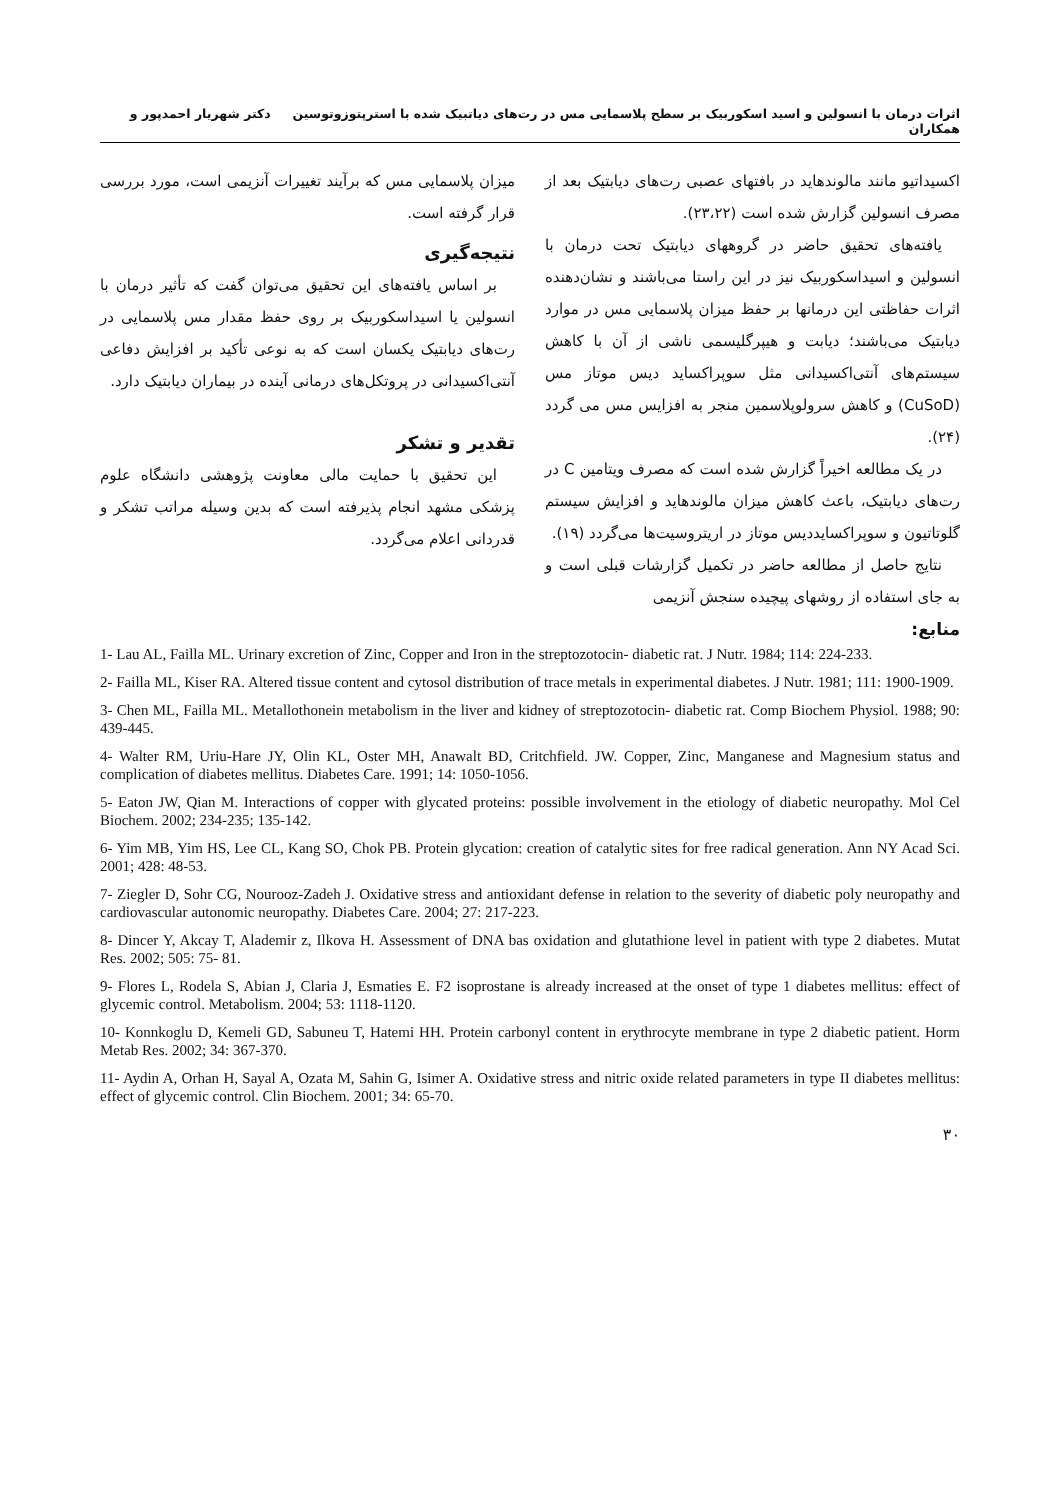اثرات درمان با انسولین و اسید اسکوربیک بر سطح پلاسمایی مس در رت‌های دیاتبیک شده با استرپتوزوتوسین دکتر شهریار احمدپور و همکاران
اکسیداتیو مانند مالوندهاید در بافتهای عصبی رت‌های دیابتیک بعد از مصرف انسولین گزارش شده است (۲۳،۲۲).
یافته‌های تحقیق حاضر در گروههای دیابتیک تحت درمان با انسولین و اسیداسکوربیک نیز در این راستا می‌باشند و نشان‌دهنده اثرات حفاظتی این درمانها بر حفظ میزان پلاسمایی مس در موارد دیابتیک می‌باشند؛ دیابت و هیپرگلیسمی ناشی از آن با کاهش سیستم‌های آنتی‌اکسیدانی مثل سوپراکساید دیس موتاز مس (CuSoD) و کاهش سرولوپلاسمین منجر به افزایس مس می گردد (۲۴).
در یک مطالعه اخیراً گزارش شده است که مصرف ویتامین C در رت‌های دیابتیک، باعث کاهش میزان مالوندهاید و افزایش سیستم گلوتاتیون و سوپراکسایددیس موتاز در اریتروسیت‌ها می‌گردد (۱۹).
نتایج حاصل از مطالعه حاضر در تکمیل گزارشات قبلی است و به جای استفاده از روشهای پیچیده سنجش آنزیمی
میزان پلاسمایی مس که برآیند تغییرات آنزیمی است، مورد بررسی قرار گرفته است.
نتیجه‌گیری
بر اساس یافته‌های این تحقیق می‌توان گفت که تأثیر درمان با انسولین یا اسیداسکوربیک بر روی حفظ مقدار مس پلاسمایی در رت‌های دیابتیک یکسان است که به نوعی تأکید بر افزایش دفاعی آنتی‌اکسیدانی در پروتکل‌های درمانی آینده در بیماران دیابتیک دارد.
تقدیر و تشکر
این تحقیق با حمایت مالی معاونت پژوهشی دانشگاه علوم پزشکی مشهد انجام پذیرفته است که بدین وسیله مراتب تشکر و قدردانی اعلام می‌گردد.
منابع:
1- Lau AL, Failla ML. Urinary excretion of Zinc, Copper and Iron in the streptozotocin- diabetic rat. J Nutr. 1984; 114: 224-233.
2- Failla ML, Kiser RA. Altered tissue content and cytosol distribution of trace metals in experimental diabetes. J Nutr. 1981; 111: 1900-1909.
3- Chen ML, Failla ML. Metallothonein metabolism in the liver and kidney of streptozotocin- diabetic rat. Comp Biochem Physiol. 1988; 90: 439-445.
4- Walter RM, Uriu-Hare JY, Olin KL, Oster MH, Anawalt BD, Critchfield. JW. Copper, Zinc, Manganese and Magnesium status and complication of diabetes mellitus. Diabetes Care. 1991; 14: 1050-1056.
5- Eaton JW, Qian M. Interactions of copper with glycated proteins: possible involvement in the etiology of diabetic neuropathy. Mol Cel Biochem. 2002; 234-235; 135-142.
6- Yim MB, Yim HS, Lee CL, Kang SO, Chok PB. Protein glycation: creation of catalytic sites for free radical generation. Ann NY Acad Sci. 2001; 428: 48-53.
7- Ziegler D, Sohr CG, Nourooz-Zadeh J. Oxidative stress and antioxidant defense in relation to the severity of diabetic poly neuropathy and cardiovascular autonomic neuropathy. Diabetes Care. 2004; 27: 217-223.
8- Dincer Y, Akcay T, Alademir z, Ilkova H. Assessment of DNA bas oxidation and glutathione level in patient with type 2 diabetes. Mutat Res. 2002; 505: 75- 81.
9- Flores L, Rodela S, Abian J, Claria J, Esmaties E. F2 isoprostane is already increased at the onset of type 1 diabetes mellitus: effect of glycemic control. Metabolism. 2004; 53: 1118-1120.
10- Konnkoglu D, Kemeli GD, Sabuneu T, Hatemi HH. Protein carbonyl content in erythrocyte membrane in type 2 diabetic patient. Horm Metab Res. 2002; 34: 367-370.
11- Aydin A, Orhan H, Sayal A, Ozata M, Sahin G, Isimer A. Oxidative stress and nitric oxide related parameters in type II diabetes mellitus: effect of glycemic control. Clin Biochem. 2001; 34: 65-70.
۳۰